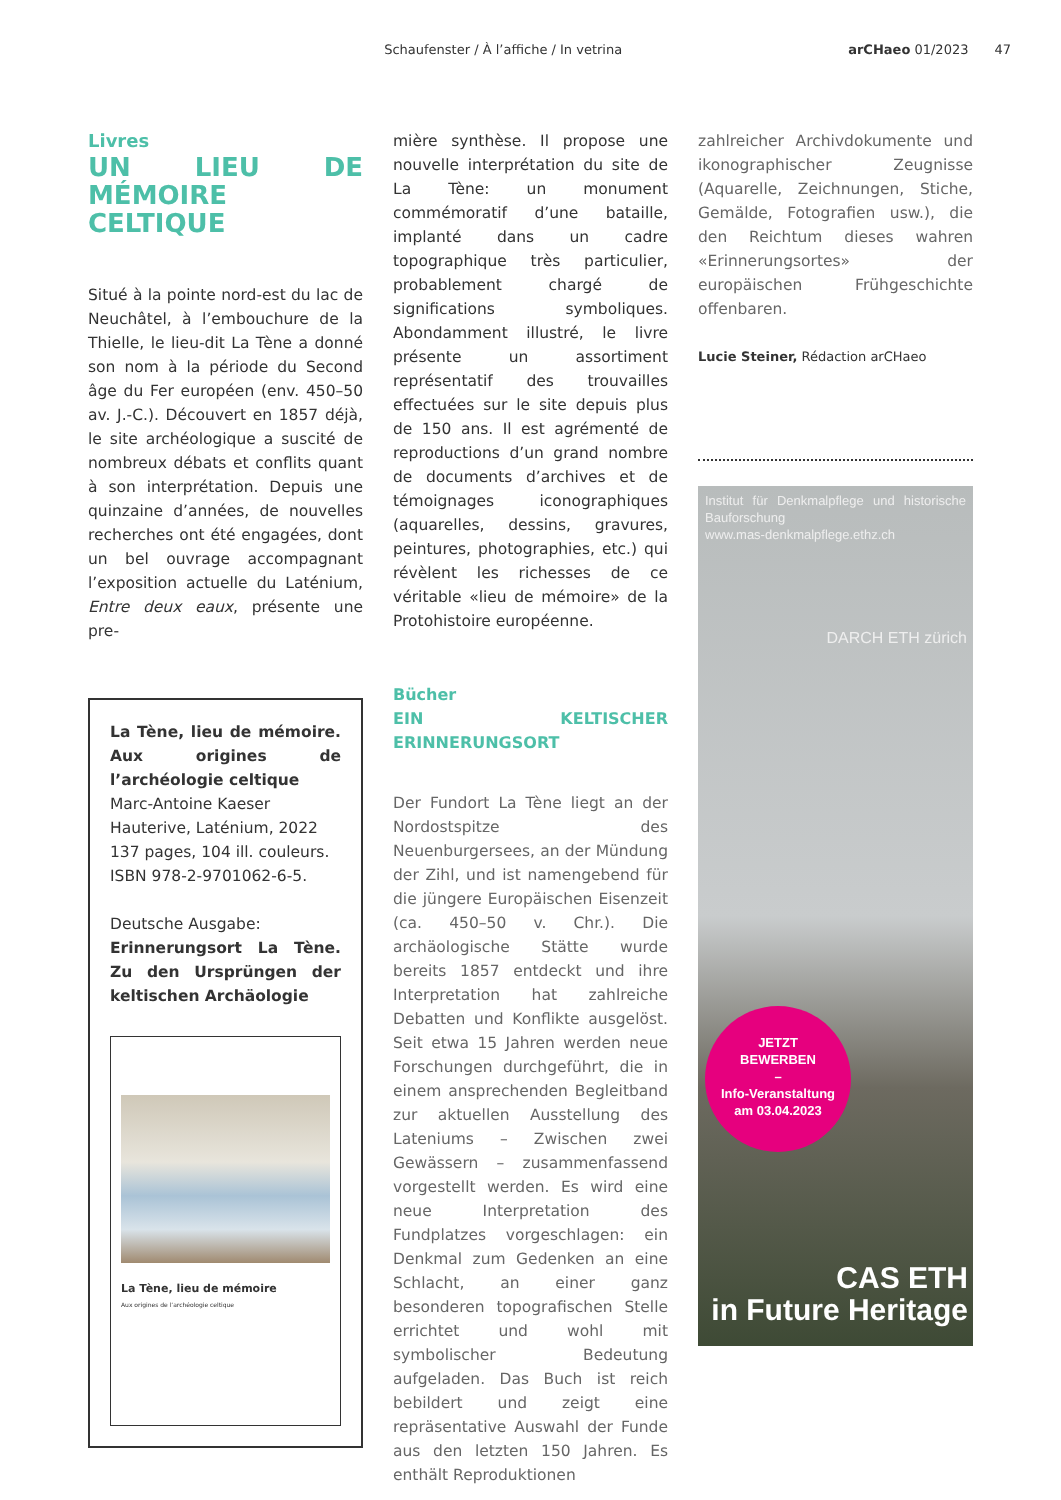Schaufenster / À l’affiche / In vetrina arCHaeo 01/2023 47
Livres
UN LIEU DE MÉMOIRE CELTIQUE
Situé à la pointe nord-est du lac de Neuchâtel, à l’embouchure de la Thielle, le lieu-dit La Tène a donné son nom à la période du Second âge du Fer européen (env. 450–50 av. J.-C.). Découvert en 1857 déjà, le site archéologique a suscité de nombreux débats et conflits quant à son interprétation. Depuis une quinzaine d’années, de nouvelles recherches ont été engagées, dont un bel ouvrage accompagnant l’exposition actuelle du Laténium, Entre deux eaux, présente une pre-
La Tène, lieu de mémoire. Aux origines de l’archéologie celtique
Marc-Antoine Kaeser
Hauterive, Laténium, 2022
137 pages, 104 ill. couleurs.
ISBN 978-2-9701062-6-5.
Deutsche Ausgabe:
Erinnerungsort La Tène. Zu den Ursprüngen der keltischen Archäologie
La Tène, lieu de mémoire
Aux origines de l’archéologie celtique
mière synthèse. Il propose une nouvelle interprétation du site de La Tène: un monument commémoratif d’une bataille, implanté dans un cadre topographique très particulier, probablement chargé de significations symboliques. Abondamment illustré, le livre présente un assortiment représentatif des trouvailles effectuées sur le site depuis plus de 150 ans. Il est agrémenté de reproductions d’un grand nombre de documents d’archives et de témoignages iconographiques (aquarelles, dessins, gravures, peintures, photographies, etc.) qui révèlent les richesses de ce véritable «lieu de mémoire» de la Protohistoire européenne.
Bücher
EIN KELTISCHER ERINNERUNGSORT
Der Fundort La Tène liegt an der Nordostspitze des Neuenburgersees, an der Mündung der Zihl, und ist namengebend für die jüngere Europäischen Eisenzeit (ca. 450–50 v. Chr.). Die archäologische Stätte wurde bereits 1857 entdeckt und ihre Interpretation hat zahlreiche Debatten und Konflikte ausgelöst. Seit etwa 15 Jahren werden neue Forschungen durchgeführt, die in einem ansprechenden Begleitband zur aktuellen Ausstellung des Lateniums – Zwischen zwei Gewässern – zusammenfassend vorgestellt werden. Es wird eine neue Interpretation des Fundplatzes vorgeschlagen: ein Denkmal zum Gedenken an eine Schlacht, an einer ganz besonderen topografischen Stelle errichtet und wohl mit symbolischer Bedeutung aufgeladen. Das Buch ist reich bebildert und zeigt eine repräsentative Auswahl der Funde aus den letzten 150 Jahren. Es enthält Reproduktionen
zahlreicher Archivdokumente und ikonographischer Zeugnisse (Aquarelle, Zeichnungen, Stiche, Gemälde, Fotografien usw.), die den Reichtum dieses wahren «Erinnerungsortes» der europäischen Frühgeschichte offenbaren.
Lucie Steiner, Rédaction arCHaeo
Institut für Denkmalpflege und historische Bauforschung
www.mas-denkmalpflege.ethz.ch
DARCH ETH zürich
JETZT
BEWERBEN
–
Info-Veranstaltung
am 03.04.2023
CAS ETH
in Future Heritage